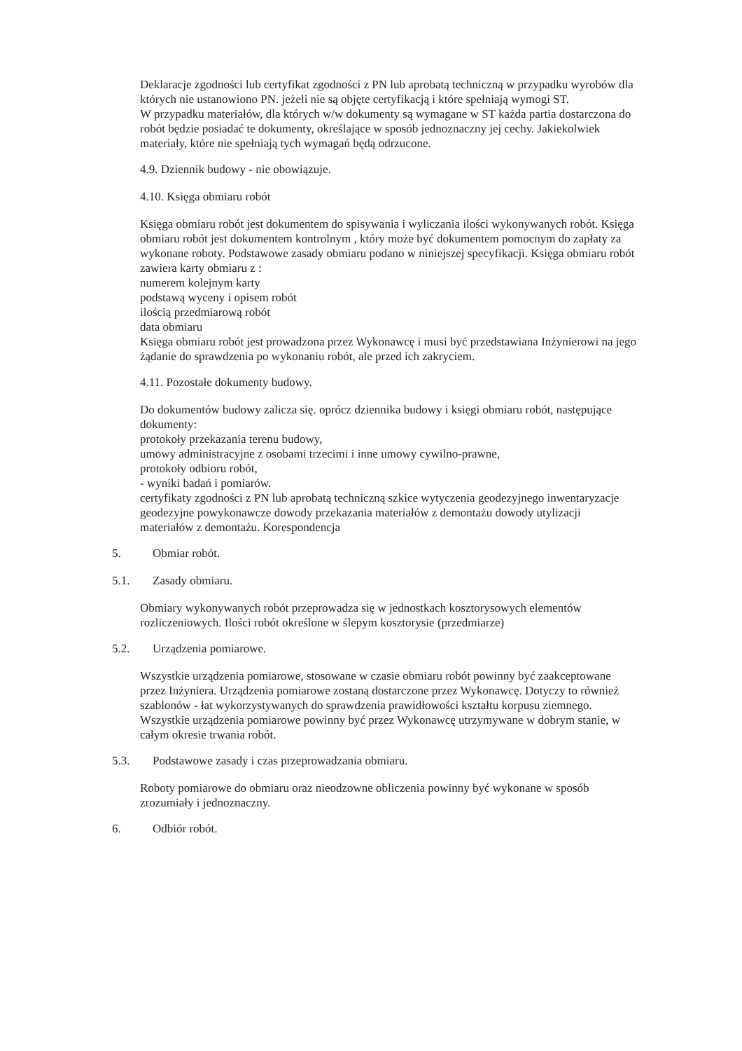Deklaracje zgodności lub certyfikat zgodności z PN lub aprobatą techniczną w przypadku wyrobów dla których nie ustanowiono PN. jeżeli nie są objęte certyfikacją i które spełniają wymogi ST.
W przypadku materiałów, dla których w/w dokumenty są wymagane w ST każda partia dostarczona do robót będzie posiadać te dokumenty, określające w sposób jednoznaczny jej cechy. Jakiekolwiek materiały, które nie spełniają tych wymagań będą odrzucone.
4.9. Dziennik budowy - nie obowiązuje.
4.10. Księga obmiaru robót
Księga obmiaru robót jest dokumentem do spisywania i wyliczania ilości wykonywanych robót. Księga obmiaru robót jest dokumentem kontrolnym , który może być dokumentem pomocnym do zapłaty za wykonane roboty. Podstawowe zasady obmiaru podano w niniejszej specyfikacji. Księga obmiaru robót zawiera karty obmiaru z :
numerem kolejnym karty
podstawą wyceny i opisem robót
ilością przedmiarową robót
data obmiaru
Księga obmiaru robót jest prowadzona przez Wykonawcę i musi być przedstawiana Inżynierowi na jego żądanie do sprawdzenia po wykonaniu robót, ale przed ich zakryciem.
4.11. Pozostałe dokumenty budowy.
Do dokumentów budowy zalicza się. oprócz dziennika budowy i księgi obmiaru robót, następujące dokumenty:
protokoły przekazania terenu budowy,
umowy administracyjne z osobami trzecimi i inne umowy cywilno-prawne,
protokoły odbioru robót,
- wyniki badań i pomiarów.
certyfikaty zgodności z PN lub aprobatą techniczną szkice wytyczenia geodezyjnego inwentaryzacje geodezyjne powykonawcze dowody przekazania materiałów z demontażu dowody utylizacji materiałów z demontażu. Korespondencja
5. Obmiar robót.
5.1. Zasady obmiaru.
Obmiary wykonywanych robót przeprowadza się w jednostkach kosztorysowych elementów rozliczeniowych. Ilości robót określone w ślepym kosztorysie (przedmiarze)
5.2. Urządzenia pomiarowe.
Wszystkie urządzenia pomiarowe, stosowane w czasie obmiaru robót powinny być zaakceptowane przez Inżyniera. Urządzenia pomiarowe zostaną dostarczone przez Wykonawcę. Dotyczy to również szablonów - łat wykorzystywanych do sprawdzenia prawidłowości kształtu korpusu ziemnego. Wszystkie urządzenia pomiarowe powinny być przez Wykonawcę utrzymywane w dobrym stanie, w całym okresie trwania robót.
5.3. Podstawowe zasady i czas przeprowadzania obmiaru.
Roboty pomiarowe do obmiaru oraz nieodzowne obliczenia powinny być wykonane w sposób zrozumiały i jednoznaczny.
6. Odbiór robót.